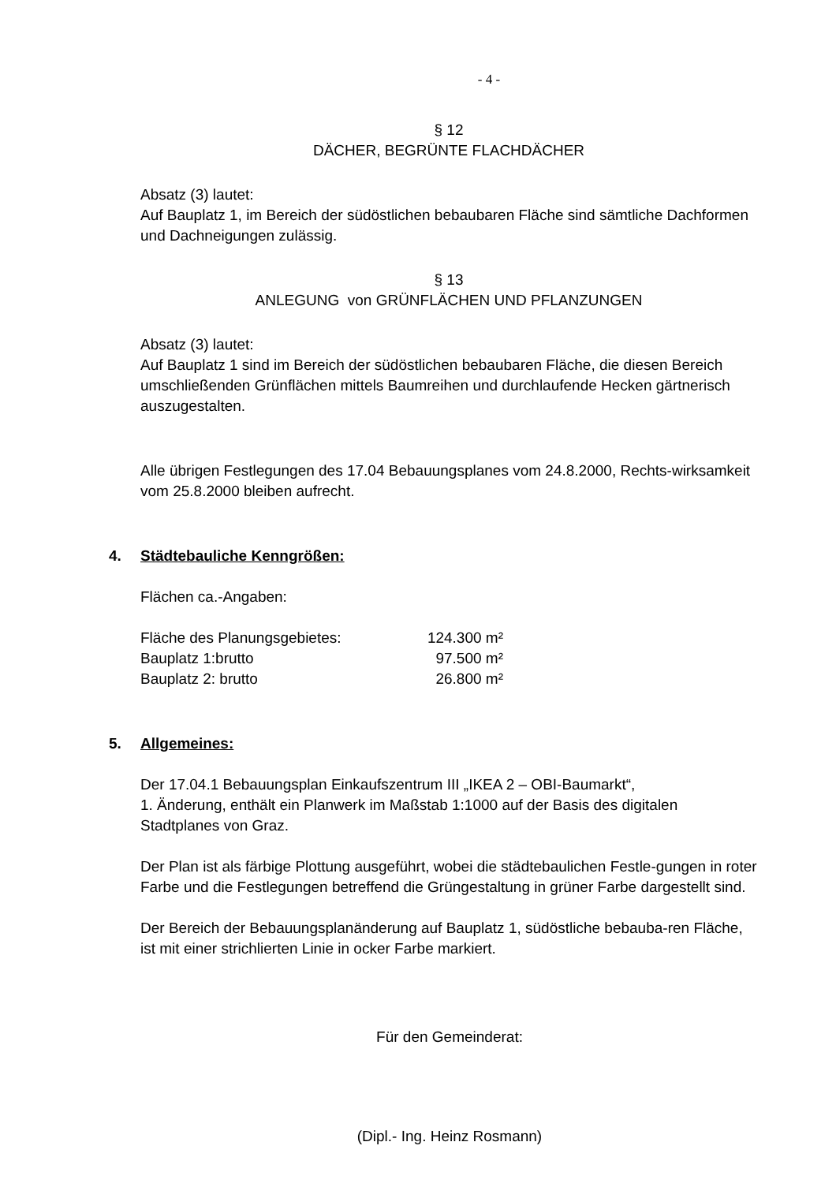- 4 -
§ 12
DÄCHER, BEGRÜNTE FLACHDÄCHER
Absatz (3) lautet:
Auf Bauplatz 1, im Bereich der südöstlichen bebaubaren Fläche sind sämtliche Dachformen und Dachneigungen zulässig.
§ 13
ANLEGUNG von GRÜNFLÄCHEN UND PFLANZUNGEN
Absatz (3) lautet:
Auf Bauplatz 1 sind im Bereich der südöstlichen bebaubaren Fläche, die diesen Bereich umschließenden Grünflächen mittels Baumreihen und durchlaufende Hecken gärtnerisch auszugestalten.
Alle übrigen Festlegungen des 17.04 Bebauungsplanes vom 24.8.2000, Rechts-wirksamkeit vom 25.8.2000 bleiben aufrecht.
4. Städtebauliche Kenngrößen:
Flächen ca.-Angaben:
| Fläche des Planungsgebietes: | 124.300 m² |
| Bauplatz 1:brutto | 97.500 m² |
| Bauplatz 2: brutto | 26.800 m² |
5. Allgemeines:
Der 17.04.1 Bebauungsplan Einkaufszentrum III „IKEA 2 – OBI-Baumarkt“,
1. Änderung, enthält ein Planwerk im Maßstab 1:1000 auf der Basis des digitalen Stadtplanes von Graz.
Der Plan ist als färbige Plottung ausgeführt, wobei die städtebaulichen Festle-gungen in roter Farbe und die Festlegungen betreffend die Grüngestaltung in grüner Farbe dargestellt sind.
Der Bereich der Bebauungsplanänderung auf Bauplatz 1, südöstliche bebauba-ren Fläche, ist mit einer strichlierten Linie in ocker Farbe markiert.
Für den Gemeinderat:
(Dipl.- Ing. Heinz Rosmann)